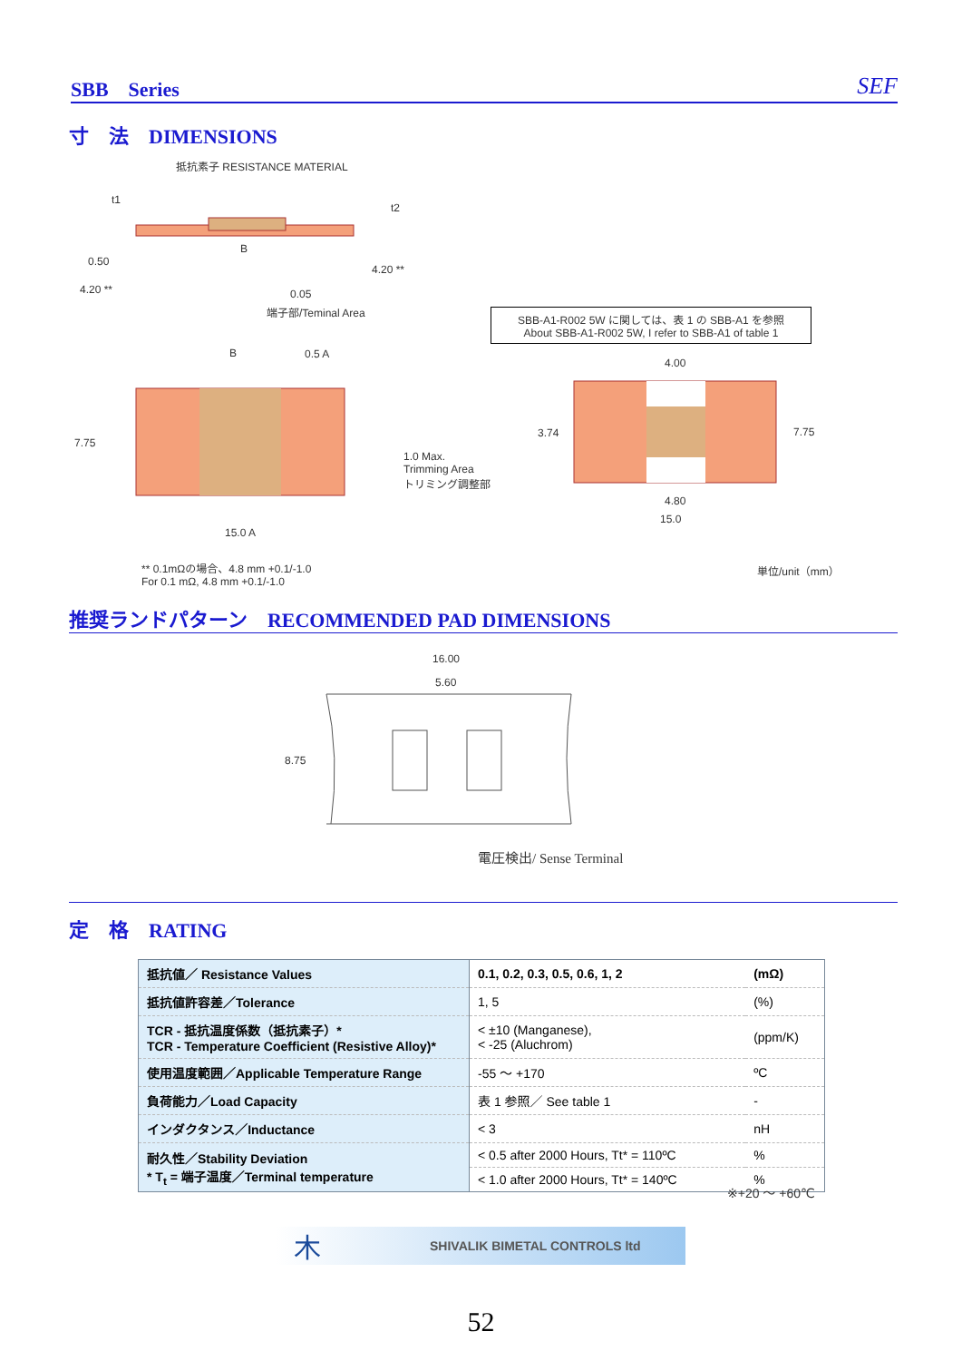SBB　Series SEF
寸　法　DIMENSIONS
抵抗素子 RESISTANCE MATERIAL
t1
t2
B
0.50
4.20 **
4.20 ** 0.05
端子部/Teminal Area
SBB-A1-R002 5W に関しては、表 1 の SBB-A1 を参照
About SBB-A1-R002 5W, I refer to SBB-A1 of table 1
B 0.5 A
4.00
3.74 7.75
7.75
1.0 Max.
Trimming Area
トリミング調整部
4.80
15.0
15.0 A
** 0.1mΩの場合、4.8 mm +0.1/-1.0
For 0.1 mΩ, 4.8 mm +0.1/-1.0
単位/unit（mm）
推奨ランドパターン　RECOMMENDED PAD DIMENSIONS
16.00
5.60
8.75
電圧検出/ Sense Terminal
定　格　RATING
| 抵抗値／ Resistance Values | 0.1, 0.2, 0.3, 0.5, 0.6, 1, 2 | (mΩ) |
| 抵抗値許容差／Tolerance | 1, 5 | (%) |
| TCR - 抵抗温度係数（抵抗素子）* TCR - Temperature Coefficient (Resistive Alloy)* | < ±10 (Manganese), < -25 (Aluchrom) | (ppm/K) |
| 使用温度範囲／Applicable Temperature Range | -55 ～ +170 | ºC |
| 負荷能力／Load Capacity | 表 1 参照／ See table 1 | - |
| インダクタンス／Inductance | < 3 | nH |
| 耐久性／Stability Deviation * T<sub>t</sub> = 端子温度／Terminal temperature | < 0.5 after 2000 Hours, Tt* = 110ºC | % |
| | < 1.0 after 2000 Hours, Tt* = 140ºC | % |
※+20 ～ +60℃
木 SHIVALIK BIMETAL CONTROLS ltd
52